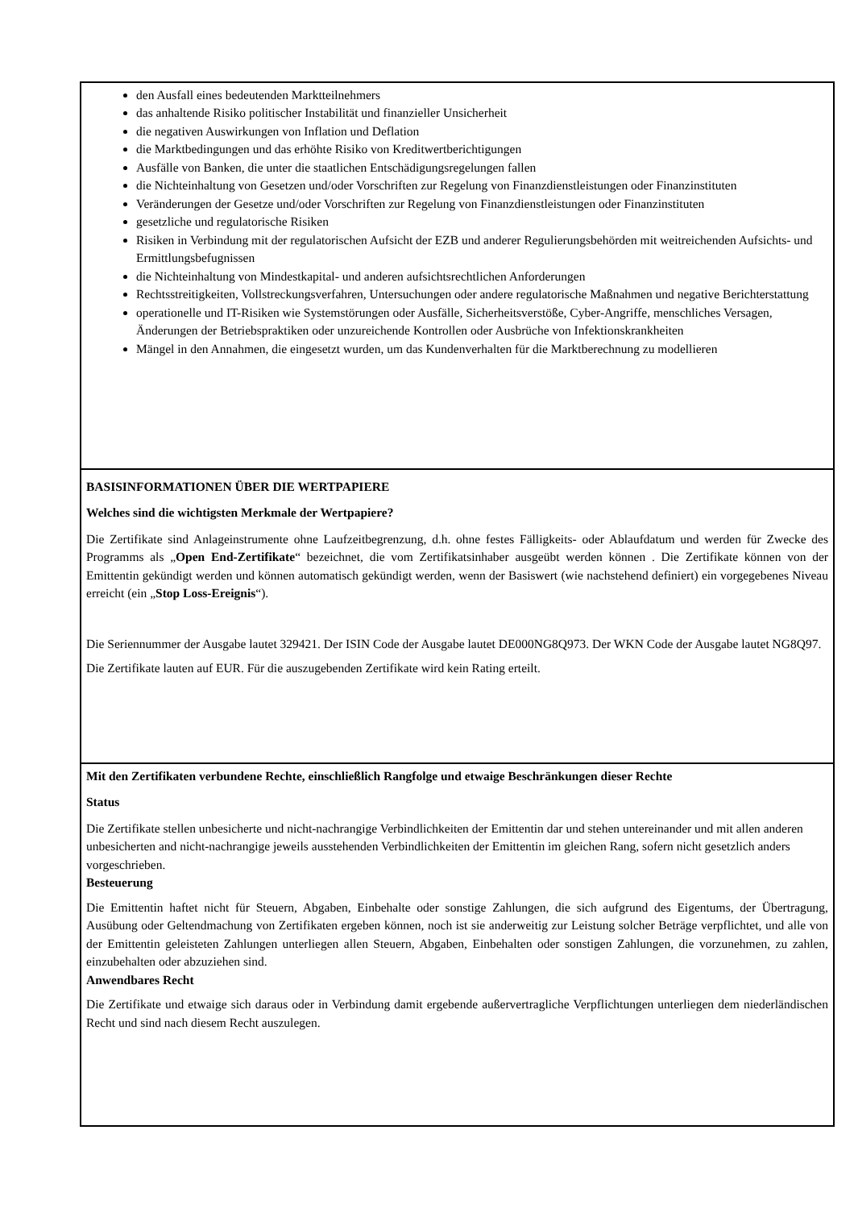| den Ausfall eines bedeutenden Marktteilnehmers das anhaltende Risiko politischer Instabilität und finanzieller Unsicherheit die negativen Auswirkungen von Inflation und Deflation die Marktbedingungen und das erhöhte Risiko von Kreditwertberichtigungen Ausfälle von Banken, die unter die staatlichen Entschädigungsregelungen fallen die Nichteinhaltung von Gesetzen und/oder Vorschriften zur Regelung von Finanzdienstleistungen oder Finanzinstituten Veränderungen der Gesetze und/oder Vorschriften zur Regelung von Finanzdienstleistungen oder Finanzinstituten gesetzliche und regulatorische Risiken Risiken in Verbindung mit der regulatorischen Aufsicht der EZB und anderer Regulierungsbehörden mit weitreichenden Aufsichts- und Ermittlungsbefugnissen die Nichteinhaltung von Mindestkapital- und anderen aufsichtsrechtlichen Anforderungen Rechtsstreitigkeiten, Vollstreckungsverfahren, Untersuchungen oder andere regulatorische Maßnahmen und negative Berichterstattung operationelle und IT-Risiken wie Systemstörungen oder Ausfälle, Sicherheitsverstöße, Cyber-Angriffe, menschliches Versagen, Änderungen der Betriebspraktiken oder unzureichende Kontrollen oder Ausbrüche von Infektionskrankheiten Mängel in den Annahmen, die eingesetzt wurden, um das Kundenverhalten für die Marktberechnung zu modellieren |
| BASISINFORMATIONEN ÜBER DIE WERTPAPIERE Welches sind die wichtigsten Merkmale der Wertpapiere? Die Zertifikate sind Anlageinstrumente ohne Laufzeitbegrenzung, d.h. ohne festes Fälligkeits- oder Ablaufdatum und werden für Zwecke des Programms als „ Open End-Zertifikate “ bezeichnet, die vom Zertifikatsinhaber ausgeübt werden können . Die Zertifikate können von der Emittentin gekündigt werden und können automatisch gekündigt werden, wenn der Basiswert (wie nachstehend definiert) ein vorgegebenes Niveau erreicht (ein „ Stop Loss-Ereignis “). Die Seriennummer der Ausgabe lautet 329421. Der ISIN Code der Ausgabe lautet DE000NG8Q973. Der WKN Code der Ausgabe lautet NG8Q97. Die Zertifikate lauten auf EUR. Für die auszugebenden Zertifikate wird kein Rating erteilt. |
| Mit den Zertifikaten verbundene Rechte, einschließlich Rangfolge und etwaige Beschränkungen dieser Rechte Status Die Zertifikate stellen unbesicherte und nicht-nachrangige Verbindlichkeiten der Emittentin dar und stehen untereinander und mit allen anderen unbesicherten and nicht-nachrangige jeweils ausstehenden Verbindlichkeiten der Emittentin im gleichen Rang, sofern nicht gesetzlich anders vorgeschrieben. Besteuerung Die Emittentin haftet nicht für Steuern, Abgaben, Einbehalte oder sonstige Zahlungen, die sich aufgrund des Eigentums, der Übertragung, Ausübung oder Geltendmachung von Zertifikaten ergeben können, noch ist sie anderweitig zur Leistung solcher Beträge verpflichtet, und alle von der Emittentin geleisteten Zahlungen unterliegen allen Steuern, Abgaben, Einbehalten oder sonstigen Zahlungen, die vorzunehmen, zu zahlen, einzubehalten oder abzuziehen sind. Anwendbares Recht Die Zertifikate und etwaige sich daraus oder in Verbindung damit ergebende außervertragliche Verpflichtungen unterliegen dem niederländischen Recht und sind nach diesem Recht auszulegen. |